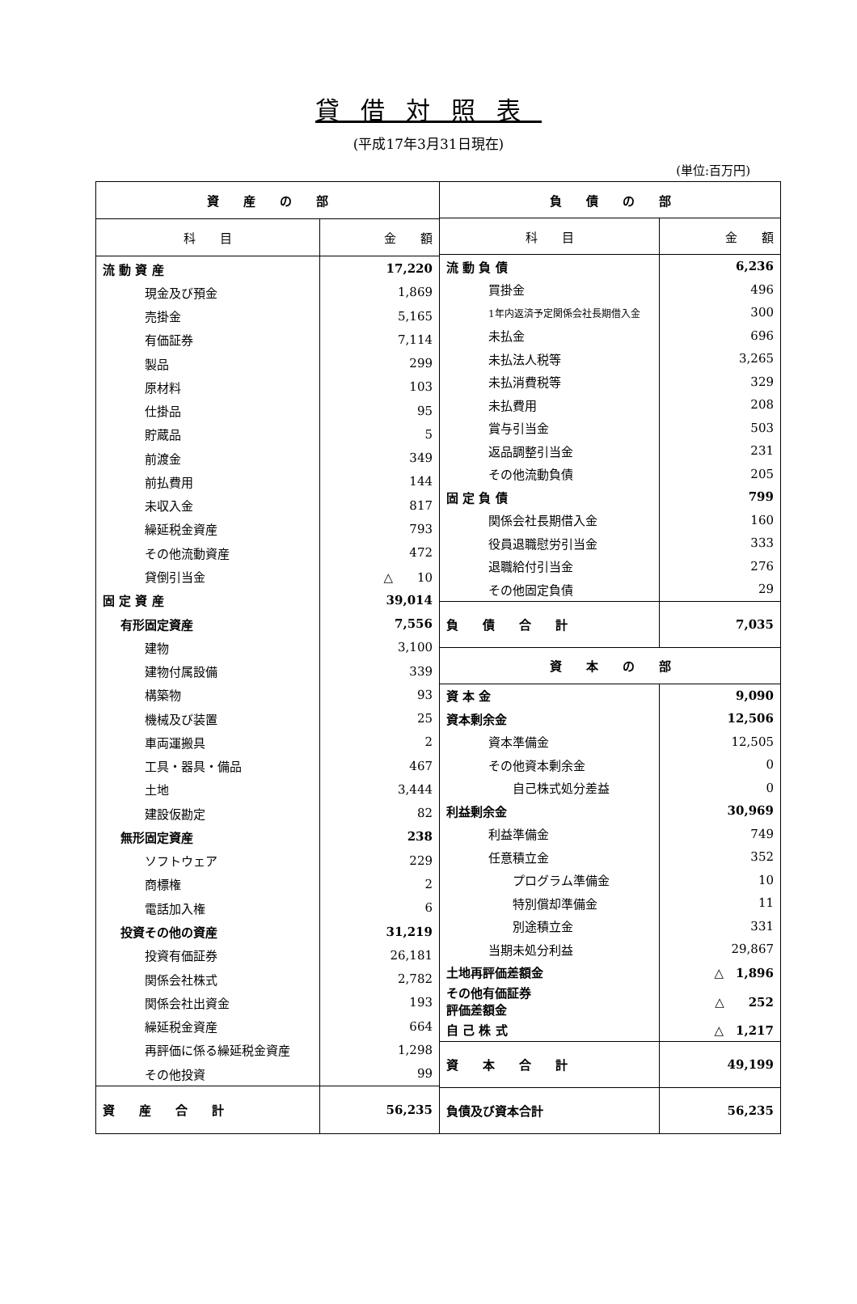貸借対照表
(平成17年3月31日現在)
(単位:百万円)
| 資 産 の 部 | |
| --- | --- |
| 科 目 | 金 額 |
| 流 動 資 産 | 17,220 |
| 現金及び預金 | 1,869 |
| 売掛金 | 5,165 |
| 有価証券 | 7,114 |
| 製品 | 299 |
| 原材料 | 103 |
| 仕掛品 | 95 |
| 貯蔵品 | 5 |
| 前渡金 | 349 |
| 前払費用 | 144 |
| 未収入金 | 817 |
| 繰延税金資産 | 793 |
| その他流動資産 | 472 |
| 貸倒引当金 | △ 10 |
| 固 定 資 産 | 39,014 |
| 有形固定資産 | 7,556 |
| 建物 | 3,100 |
| 建物付属設備 | 339 |
| 構築物 | 93 |
| 機械及び装置 | 25 |
| 車両運搬具 | 2 |
| 工具・器具・備品 | 467 |
| 土地 | 3,444 |
| 建設仮勘定 | 82 |
| 無形固定資産 | 238 |
| ソフトウェア | 229 |
| 商標権 | 2 |
| 電話加入権 | 6 |
| 投資その他の資産 | 31,219 |
| 投資有価証券 | 26,181 |
| 関係会社株式 | 2,782 |
| 関係会社出資金 | 193 |
| 繰延税金資産 | 664 |
| 再評価に係る繰延税金資産 | 1,298 |
| その他投資 | 99 |
| 資 産 合 計 | 56,235 |
| 負 債 の 部 | |
| --- | --- |
| 科 目 | 金 額 |
| 流 動 負 債 | 6,236 |
| 買掛金 | 496 |
| 1年内返済予定関係会社長期借入金 | 300 |
| 未払金 | 696 |
| 未払法人税等 | 3,265 |
| 未払消費税等 | 329 |
| 未払費用 | 208 |
| 賞与引当金 | 503 |
| 返品調整引当金 | 231 |
| その他流動負債 | 205 |
| 固 定 負 債 | 799 |
| 関係会社長期借入金 | 160 |
| 役員退職慰労引当金 | 333 |
| 退職給付引当金 | 276 |
| その他固定負債 | 29 |
| 負 債 合 計 | 7,035 |
| 資 本 の 部 | |
| 資 本 金 | 9,090 |
| 資本剰余金 | 12,506 |
| 資本準備金 | 12,505 |
| その他資本剰余金 | 0 |
| 自己株式処分差益 | 0 |
| 利益剰余金 | 30,969 |
| 利益準備金 | 749 |
| 任意積立金 | 352 |
| プログラム準備金 | 10 |
| 特別償却準備金 | 11 |
| 別途積立金 | 331 |
| 当期未処分利益 | 29,867 |
| 土地再評価差額金 | △ 1,896 |
| その他有価証券 評価差額金 | △ 252 |
| 自 己 株 式 | △ 1,217 |
| 資 本 合 計 | 49,199 |
| 負債及び資本合計 | 56,235 |